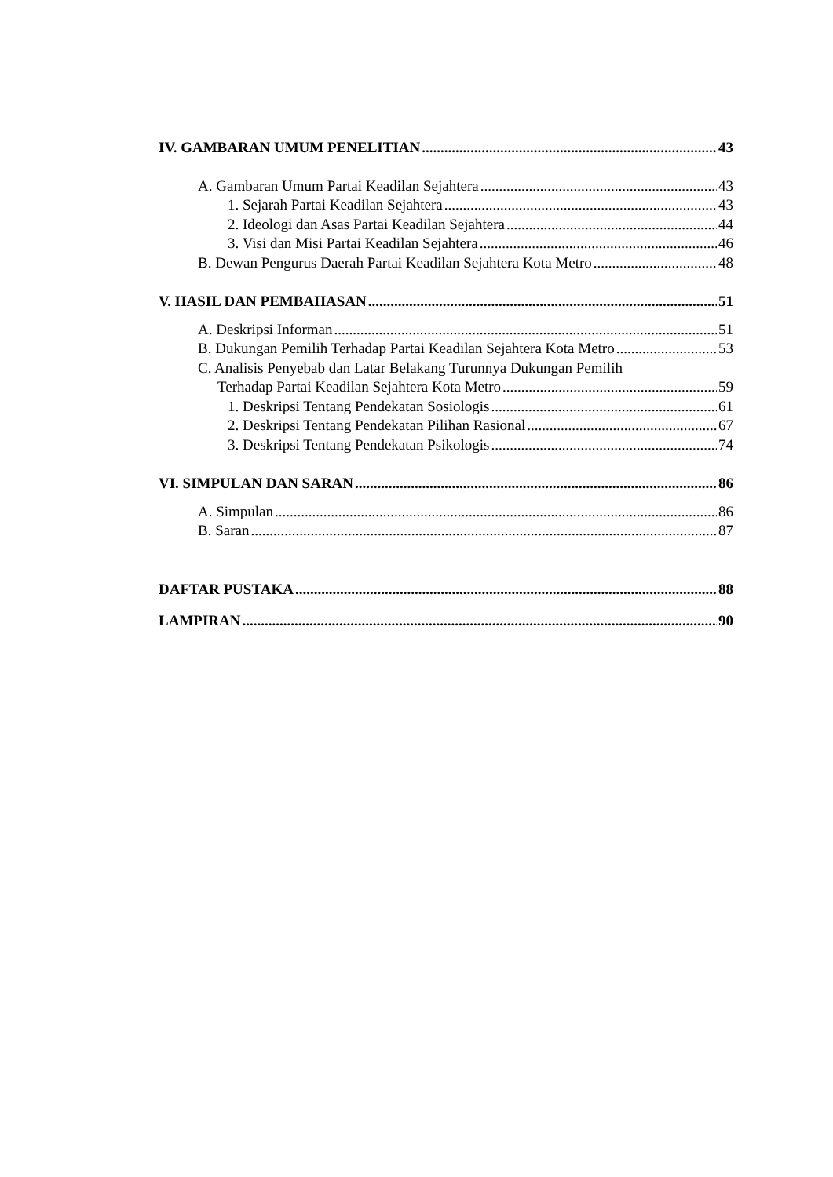IV. GAMBARAN UMUM PENELITIAN 43
A. Gambaran Umum Partai Keadilan Sejahtera 43
1. Sejarah Partai Keadilan Sejahtera 43
2. Ideologi dan Asas Partai Keadilan Sejahtera 44
3. Visi dan Misi Partai Keadilan Sejahtera 46
B. Dewan Pengurus Daerah Partai Keadilan Sejahtera Kota Metro 48
V. HASIL DAN PEMBAHASAN 51
A. Deskripsi Informan 51
B. Dukungan Pemilih Terhadap Partai Keadilan Sejahtera Kota Metro 53
C. Analisis Penyebab dan Latar Belakang Turunnya Dukungan Pemilih
Terhadap Partai Keadilan Sejahtera Kota Metro 59
1. Deskripsi Tentang Pendekatan Sosiologis 61
2. Deskripsi Tentang Pendekatan Pilihan Rasional 67
3. Deskripsi Tentang Pendekatan Psikologis 74
VI. SIMPULAN DAN SARAN 86
A. Simpulan 86
B. Saran 87
DAFTAR PUSTAKA 88
LAMPIRAN 90